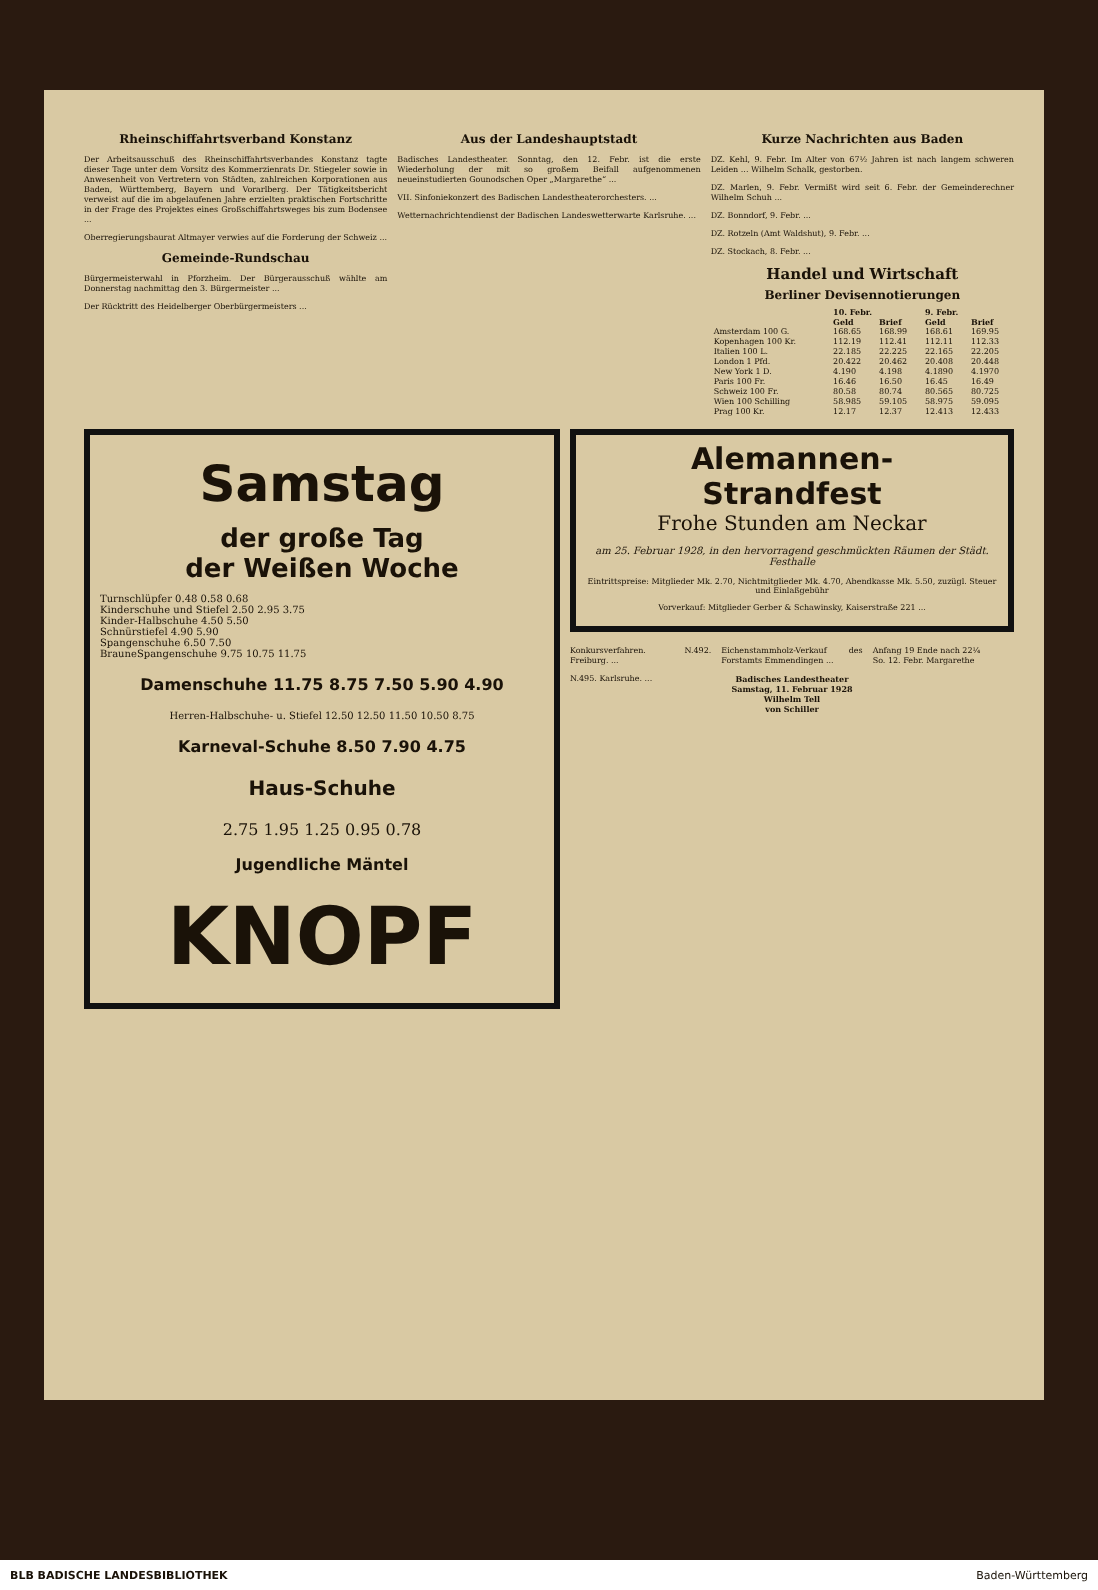Rheinschiffahrtsverband Konstanz
Der Arbeitsausschuß des Rheinschiffahrtsverbandes Konstanz tagte dieser Tage unter dem Vorsitz des Kommerzienrats Dr. Stiegeler sowie in Anwesenheit von Vertretern von Städten, zahlreichen Korporationen aus Baden, Württemberg, Bayern und Vorarlberg. Der Tätigkeitsbericht verweist auf die im abgelaufenen Jahre erzielten praktischen Fortschritte in der Frage des Projektes eines Großschiffahrtsweges bis zum Bodensee ...
Oberregierungsbaurat Altmayer verwies auf die Forderung der Schweiz ...
Gemeinde-Rundschau
Bürgermeisterwahl in Pforzheim. Der Bürgerausschuß wählte am Donnerstag nachmittag den 3. Bürgermeister ...
Der Rücktritt des Heidelberger Oberbürgermeisters ...
Aus der Landeshauptstadt
Badisches Landestheater. Sonntag, den 12. Febr. ist die erste Wiederholung der mit so großem Beifall aufgenommenen neueinstudierten Gounodschen Oper „Margarethe“ ...
VII. Sinfoniekonzert des Badischen Landestheaterorchesters. ...
Wetternachrichtendienst der Badischen Landeswetterwarte Karlsruhe. ...
Kurze Nachrichten aus Baden
DZ. Kehl, 9. Febr. Im Alter von 67½ Jahren ist nach langem schweren Leiden ... Wilhelm Schalk, gestorben.
DZ. Marlen, 9. Febr. Vermißt wird seit 6. Febr. der Gemeinderechner Wilhelm Schuh ...
DZ. Bonndorf, 9. Febr. ...
DZ. Rotzeln (Amt Waldshut), 9. Febr. ...
DZ. Stockach, 8. Febr. ...
Handel und Wirtschaft
Berliner Devisennotierungen
| | 10. Febr. | | 9. Febr. | |
| --- | --- | --- | --- | --- |
| | Geld | Brief | Geld | Brief |
| Amsterdam 100 G. | 168.65 | 168.99 | 168.61 | 169.95 |
| Kopenhagen 100 Kr. | 112.19 | 112.41 | 112.11 | 112.33 |
| Italien 100 L. | 22.185 | 22.225 | 22.165 | 22.205 |
| London 1 Pfd. | 20.422 | 20.462 | 20.408 | 20.448 |
| New York 1 D. | 4.190 | 4.198 | 4.1890 | 4.1970 |
| Paris 100 Fr. | 16.46 | 16.50 | 16.45 | 16.49 |
| Schweiz 100 Fr. | 80.58 | 80.74 | 80.565 | 80.725 |
| Wien 100 Schilling | 58.985 | 59.105 | 58.975 | 59.095 |
| Prag 100 Kr. | 12.17 | 12.37 | 12.413 | 12.433 |
Samstag
der große Tag
der Weißen Woche
Turnschlüpfer 0.48 0.58 0.68
Kinderschuhe und Stiefel 2.50 2.95 3.75
Kinder-Halbschuhe 4.50 5.50
Schnürstiefel 4.90 5.90
Spangenschuhe 6.50 7.50
BrauneSpangenschuhe 9.75 10.75 11.75
Damenschuhe 11.75 8.75 7.50 5.90 4.90
Herren-Halbschuhe- u. Stiefel 12.50 12.50 11.50 10.50 8.75
Karneval-Schuhe 8.50 7.90 4.75
Haus-Schuhe
2.75 1.95 1.25 0.95 0.78
Jugendliche Mäntel
KNOPF
Alemannen-
Strandfest
Frohe Stunden am Neckar
am 25. Februar 1928, in den hervorragend geschmückten Räumen der Städt. Festhalle
Eintrittspreise: Mitglieder Mk. 2.70, Nichtmitglieder Mk. 4.70, Abendkasse Mk. 5.50, zuzügl. Steuer und Einlaßgebühr
Vorverkauf: Mitglieder Gerber & Schawinsky, Kaiserstraße 221 ...
Konkursverfahren. N.492. Freiburg. ...
N.495. Karlsruhe. ...
Eichenstammholz-Verkauf des Forstamts Emmendingen ...
Badisches Landestheater
Samstag, 11. Februar 1928
Wilhelm Tell
von Schiller
Anfang 19 Ende nach 22¼
So. 12. Febr. Margarethe
BLB BADISCHE LANDESBIBLIOTHEK Baden-Württemberg